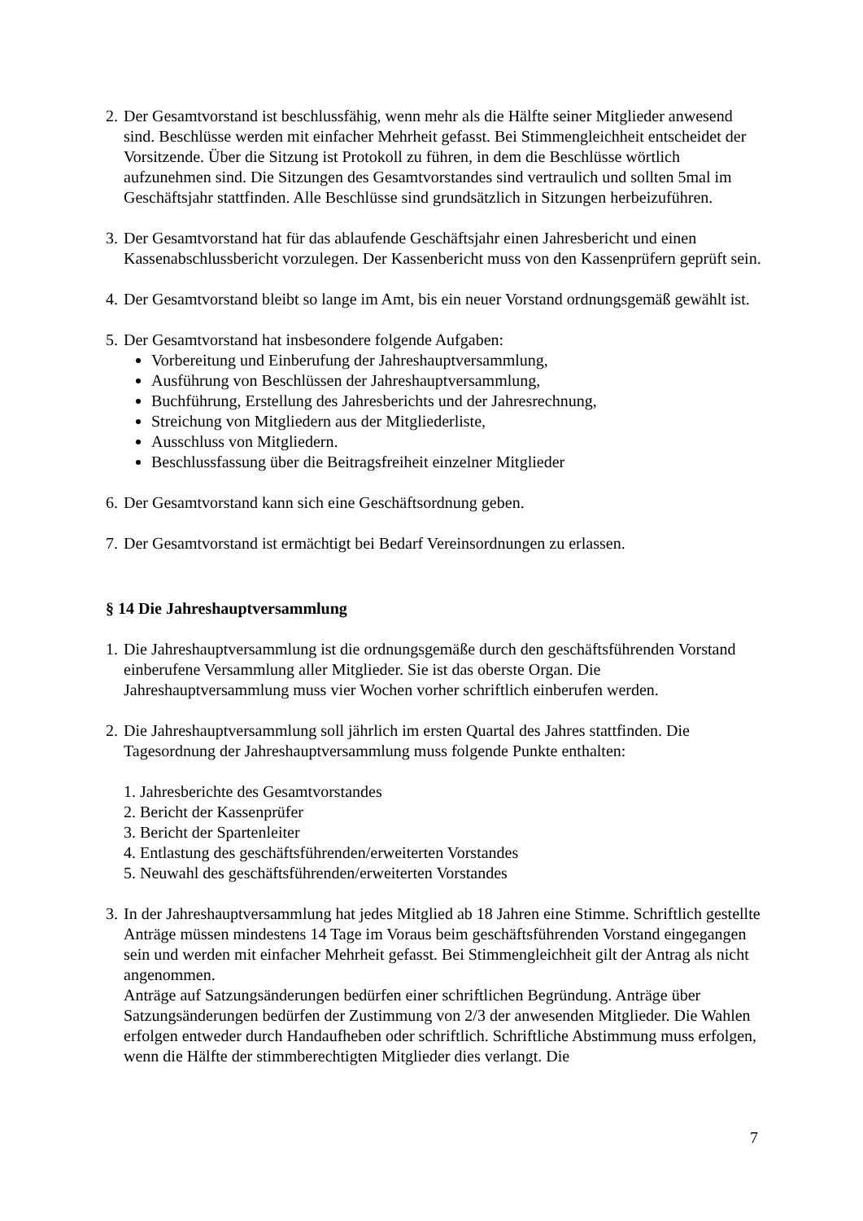2.
Der Gesamtvorstand ist beschlussfähig, wenn mehr als die Hälfte seiner Mitglieder anwesend sind. Beschlüsse werden mit einfacher Mehrheit gefasst. Bei Stimmengleichheit entscheidet der Vorsitzende. Über die Sitzung ist Protokoll zu führen, in dem die Beschlüsse wörtlich aufzunehmen sind. Die Sitzungen des Gesamtvorstandes sind vertraulich und sollten 5mal im Geschäftsjahr stattfinden. Alle Beschlüsse sind grundsätzlich in Sitzungen herbeizuführen.
3.
Der Gesamtvorstand hat für das ablaufende Geschäftsjahr einen Jahresbericht und einen Kassenabschlussbericht vorzulegen. Der Kassenbericht muss von den Kassenprüfern geprüft sein.
4.
Der Gesamtvorstand bleibt so lange im Amt, bis ein neuer Vorstand ordnungsgemäß gewählt ist.
5.
Der Gesamtvorstand hat insbesondere folgende Aufgaben:
Vorbereitung und Einberufung der Jahreshauptversammlung,
Ausführung von Beschlüssen der Jahreshauptversammlung,
Buchführung, Erstellung des Jahresberichts und der Jahresrechnung,
Streichung von Mitgliedern aus der Mitgliederliste,
Ausschluss von Mitgliedern.
Beschlussfassung über die Beitragsfreiheit einzelner Mitglieder
6.
Der Gesamtvorstand kann sich eine Geschäftsordnung geben.
7.
Der Gesamtvorstand ist ermächtigt bei Bedarf Vereinsordnungen zu erlassen.
§ 14 Die Jahreshauptversammlung
1.
Die Jahreshauptversammlung ist die ordnungsgemäße durch den geschäftsführenden Vorstand einberufene Versammlung aller Mitglieder. Sie ist das oberste Organ. Die Jahreshauptversammlung muss vier Wochen vorher schriftlich einberufen werden.
2.
Die Jahreshauptversammlung soll jährlich im ersten Quartal des Jahres stattfinden. Die Tagesordnung der Jahreshauptversammlung muss folgende Punkte enthalten:
1. Jahresberichte des Gesamtvorstandes
2. Bericht der Kassenprüfer
3. Bericht der Spartenleiter
4. Entlastung des geschäftsführenden/erweiterten Vorstandes
5. Neuwahl des geschäftsführenden/erweiterten Vorstandes
3.
In der Jahreshauptversammlung hat jedes Mitglied ab 18 Jahren eine Stimme. Schriftlich gestellte Anträge müssen mindestens 14 Tage im Voraus beim geschäftsführenden Vorstand eingegangen sein und werden mit einfacher Mehrheit gefasst. Bei Stimmengleichheit gilt der Antrag als nicht angenommen.
Anträge auf Satzungsänderungen bedürfen einer schriftlichen Begründung. Anträge über Satzungsänderungen bedürfen der Zustimmung von 2/3 der anwesenden Mitglieder. Die Wahlen erfolgen entweder durch Handaufheben oder schriftlich. Schriftliche Abstimmung muss erfolgen, wenn die Hälfte der stimmberechtigten Mitglieder dies verlangt. Die
7